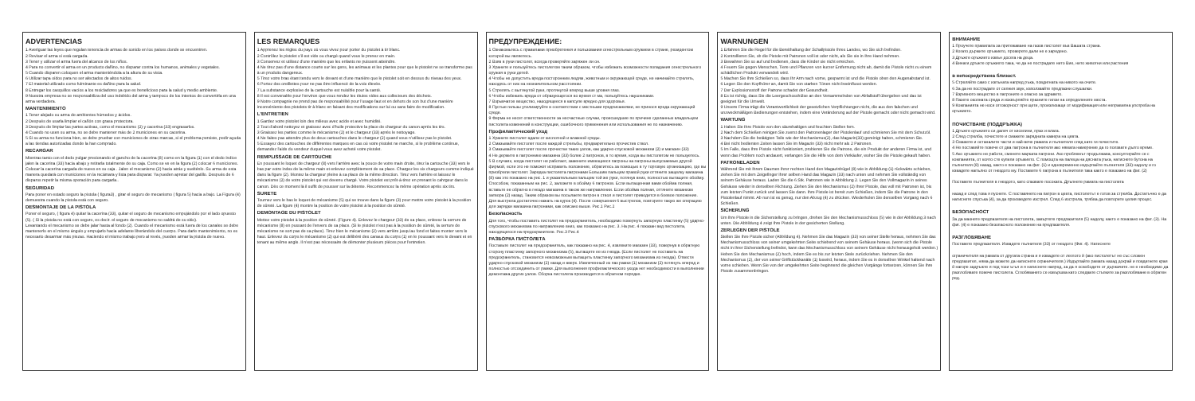ADVERTENCIAS
1 Averiguar las leyes que regulan tenencia de armas de sonido en los países donde se encuentren.
2 Revisar el arma si está cargada.
3 Tener y utilizar el arma fuera del alcance de los niños.
4 Para no convertir el arma en un producto dañino, no disparar contra los humanos, animales y vegetales.
5 Cuando disparen coloquen el arma manteniéndola a la altura de su vista.
6 Utilizar tapa oídos para no ser afectados de altos ruidos.
7 El material utilizado como fulminante es dañino para la salud.
8 Entregar los casquillos vacíos a los resicladores ya que es beneficioso para la salud y medio ambiente.
9 Nuestra empresa no se responsabiliza del uso indebido del arma y tampoco de los intentos de convertirla en una arma verdadera.
MANTENIMIENTO
1 Tener alejado su arma de ambientes húmedos y ácidos.
2 Después de usarla limpiar el cañón con grasa protectora.
3 Después de limpiar las partes activas, como el mecanismo (2) y cacerina (33) engrasarlos.
4 Cuando no usen su arma, no se debe mantener más de 2 municiones en su cacerina.
5 Si su arma no funciona bien, se debe pruebar con municiones de otras marcas, si el problema persiste, pedir ayuda a las tiendas autorizadas donde la han comprado.
RECARGAR
Mientras tanto con el dedo pulgar presionando el gancho de la cacerina (8) como en la figura (1) con el dedo índice jalen la cacerina (33) hacia abajo y retirarla totalmente de su caja. Como se ve en la figura (2) colocar 6 municiones. Colocar la cacerina cargada de nuevo en su caja . Jalen el mecanismo (2) hacia atrás y suelténlo. Su arma de esta manera quedará con municiones en la recámara y lista para disparar. Ya pueden apretar del gatillo. Después de 6 disparos repetir la misma operación para cargarla..
SEGURIDAD
Para poner en estado seguro la pistola ( figura3) , girar el seguro de mecanismo ( figura 5) hacia a bajo. La Figura (4) demuestra cuando la pistola está con seguro.
DESMONTAJE DE LA PISTOLA
Poner el seguro, ( figura 4) quitar la cacerina (33), quitar el seguro de mecanismo empujándolo por el lado opuesto (5). ( Si la pistola no está con seguro, es decir. el seguro de mecanismo no saldrá de su sitio).
Levantando el mecanismo se debe jalar hasta al fondo (2). Cuando el mecanismo está fuera de los canales se debe mantenerlo en el mismo ángulo y empujarlo hacia adelante liberándolo del cuerpo. Para darle mantenimiento, no es necesario desarmar más piezas. Haciendo el mismo trabajo pero al revés, pueden armar la pistola de nuevo.
LES REMARQUES
1 Apprenez les règles du pays où vous vivez pour porter du pistolet à tir blanc.
2 Contrôlez le pistolet s'il est vide ou chargé quand vous le prenez en main.
3 Conservez et utilisez d'une manière que les enfants ne puissent atteindre.
4 Ne tirez pas d'une distance courte sur les gens, les animaux et les plantes pour que le pistolet ne se transforme pas à un produits dangereux.
5 Tirez votre bras étant tendu vers le devant et d'une manière que le pistolet soit en dessus du niveau des yeux.
6 Portez des oreillettes pour ne pas être influencé de la voix élevée.
7 La substance explosive de la cartouche est nuisible pour la santé.
8 Il est convenable pour l'environ que vous rendez les étuies vides aux collecteurs des déchets.
9 Notre compagnie ne prend pas de responsabilité pour l'usage faut et en dehors de son but d'une manière inconvéniente des pistolets tir à blanc en faisant des modifications sur lui ou sans faire de modification.
L'ENTRETIEN
1 Gardez votre pistolet loin des milieux avec acide et avec humidité.
2 Tout d'abord nettoyez et graissez avec d'huile protective la place de chargeur du canon après les tirs.
3 Graissez les parties comme le mécanisme (2) et le chargeur (33) après le nettoyage.
4 Ne faites pas attendre plus de deux cartouches dans le chargeur (2) quand vous n'utilisez pas le pistolet.
5 Essayez des cartouches de différentes marques en cas où votre pistolet ne marche, si le problème continue, demandez l'aide du vendeur duquel vous avez acheté votre pistolet.
REMPLISSAGE DE CARTOUCHE
En poussant le loquet de chargeur (8) vers l'arrière avec la pouce de votre main droite, tirez la cartouche (33) vers le bas par votre index de la même main et enlevez complètement de sa place. Chargez les six chargeurs comme indiqué dans la figure (2). Montez la chargeur pleine à sa place de la même direction. Tirez vers l'arrière et laissez le mécanisme (2) de votre pistolet qui est devenu chargé. Votre pistolet est prêt-à-tirez en prenant le cahrgeur dans le canon. Dès ce moment là il suffit de pousser sur la détente. Recommencez la même opération après six tirs.
SURETE
Tournez vers le bas le loquet de mécanisme (5) qui se trouve dans la figure (3) pour mettre votre pistolet à la position de sûreté. La figure (4) montre la position de votre pistolet à la position de sûreté.
DEMONTAGE DU PISTOLET
Mettez votre pistolet à la position de sûreté. (Figure 4). Enlevez le chargeur (33) de sa place, enlevez la serrure de mécanisme (8) en pussant de l'envers de sa place. (Si le pistolet n'est pas à la position de sûreté, la serrure de mécanisme ne sort pas de sa place). Tirez bien le mécanisme (2) vers arrière jusqu'au fond et faites monter vers le haut. Enlevez du corps le mécanisme (2) qui est délibéré des canaux du corps (1) en le poussant vers le devant et en tenant au même angle. Il n'est pas nécessaire de démonter plusieurs pièces pour l'entretien.
ПРЕДУПРЕЖДЕНИЕ:
1 Ознакомьтесь с правилами приобретения и пользования огнестрельным оружием в стране, резидентом которой вы являетесь.
2 Взяв в руки пистолет, всегда проверяйте заряжен ли он.
3 Храните и пользуйтесь пистолетом таким образом, чтобы избежать возможности попадания огнестрельного оружия в руки детей.
4 Чтобы не допустить вреда посторонним людям, животным и окружающей среде, не начинайте стрелять, находясь от них на незначительном расстоянии.
5 Стрелять с вытянутой руки, протянутой вперед выше уровня глаз.
6 Чтобы избежать вреда от образующегося во время ст ма, пользуйтесь наушниками.
7 Взрывчатое вещество, находящееся в капсуле вредно для здоровья.
8 Пустые гильзы утилизируйте в соответствии с местными предписаниями, не принося вреда окружающей среде.
9 Фирма не несет ответственности за несчастные случаи, происшедшие по причине сделанных владельцем пистолета изменений в конструкции, ошибочного применения или использования не по назначению.
Профилактический уход
1 Храните пистолет вдали от кислотной и влажной среды.
2 Смазывайте пистолет после каждой стрельбы, предварительно прочистив ствол.
3 Смазывайте пистолет после прочистки таких узлов, как ударно-спусковой механизм (2) и магазин (33)
4 Не держите в патроннике магазина (33) более 2 патронов, в то время, когда вы пистолетом не пользуетесь.
5 В случаях, когда пистолет не работает, замените имеющиеся патроны на патроны выпускаемые другой фирмой, если это не поможет исправить положение, обратитесь за помощью в ту торговую организацию, где вы приобрели пистолет. Зарядка пистолета патронами Большим пальцем правой руки оттяните защелку магазина (8) как это показано на рис. 1 и указательным пальцем той же руки, потянув вниз, полностью вытащите обойму. Способом, показанным на рис. 2, заложите в обойму 6 патронов. Если вытащенная вами обойма полная, вставьте ее обратно в гнездо магазина в таком же направлении. Если обойма полная, оттяните механизм затвора (2) назад. Таким образом вы посылаете патрон в ствол и пистолет приводится в боевое положение. Для выстрела достаточно нажать на курок (4). После совершения 6 выстрелов, повторите такую же операцию для зарядки магазина патронами, как описано выше. Рис.1 Рис.2
Безопасность
Для того, чтобы поставить пистолет на предохранитель, необходимо повернуть запорную пластинку (5) ударно-спускового механизма по направлению вниз, как показано на рис. 3. На рис. 4 показан вид пистолета, находящегося на предохранителе. Рис.3 Рис.4
РАЗБОРКА ПИСТОЛЕТА
Поставьте пистолет на предохранитель, как показано на рис. 4, извлеките магазин (33), повернув в обратную сторону пластинку запорного механизма (5), вытащите ее из гнезда. (Если пистолет не поставить на предохранитель, становится невозможным вытащить пластинку запорного механизма из гнезда). Отвести ударно-спусковой механизм (2) назад и вверх. Извлеченный из паз рамки (1) механизм (2) потянуть вперед и полностью отсоединить от рамки. Для выполнения профилактического ухода нет необходимости в выполнении демонтажа других узлов. Сборка пистолета производится в обратном порядке.
WARNUNGEN
1 Erfahren Sie die Regel für die Bereithaltung der Schallpistole Ihres Landes, wo Sie sich befinden.
2 Kontrollieren Sie, ob die Pistole mit Patronen voll ist oder nicht, als Sie sie in Ihre Hand nehmen.
3 Bewahren Sie so auf und bedienen, dass die Kinder sie nicht erreichen.
4 Feuern Sie gegen Menschen, Tiere und Pflanzen von kurzer Entfernung nicht ab, damit die Pistole nicht zu einem schädlichen Produkt verwandelt wird.
5 Machen Sie Ihre Schießen so, dass Ihr Arm nach vorne, gespannt ist und die Pistole oben den Augenabstand ist.
6 Legen Sie den Kopfhörer an, damit Sie von starken Tönen nicht beeinflusst werden.
7 Der Explosionsstoff der Patrone schadet der Gesundheit.
8 Es ist richtig, dass Sie die Leergeschosshülse an den Versammelnden von Abfallstoff übergeben und das ist geeignet für die Umwelt.
9 Unsere Firma trägt die Verantwortlichkeit der gesetzlichen Verpflichtungen nicht, die aus den falschen und unzweckmäßigen Bedienungen entstehen, indem eine Veränderung auf der Pistole gemacht oder nicht gemacht wird.
WARTUNG
1 Halten Sie Ihre Pistole von den säurehaltigen und feuchten Stellen fern.
2 Nach dem Schießen reinigen Sie zuerst den Patronenlager der Pistolenlauf und schmieren Sie mit dem Schutzöl.
3 Nachdem Sie die betätigten Teile wie der Mechanismus(2), das Magazin(33) gereinigt haben, schmieren Sie.
4 Bei nicht bedienten Zeiten lassen Sie im Magazin (33) nicht mehr als 2 Patronen.
5 Im Falle, dass Ihre Pistole nicht funktioniert, probieren Sie die Patrone, die ein Produkt der anderen Firma ist, und wenn das Problem noch andauert, verlangen Sie die Hilfe von dem Verkäufer, woher Sie die Pistole gekauft haben.
PATRONELADEN
Während Sie mit Ihrem Daumen Ihrer rechten Hand den Magazinbügel (8) wie in Abbildung (1) rückwärts schieben, ziehen Sie mit dem Zeigefinger Ihrer selben Hand das Magazin (33) nach unten und nehmen Sie vollständig von seinem Gehäuse heraus. Laden Sie die 6 Stk. Patronen wie in Abbildung 2. Legen Sie den Vollmagazin in seines Gehäuse wieder in derselben Richtung. Ziehen Sie den Mechanismus (2) Ihrer Pistole, das voll mit Patronen ist, bis zum letzten Punkt zurück und lassen Sie dann. Ihre Pistole ist bereit zum Schießen, indem Sie die Patrone in den Pistolenlauf nimmt. Ab nun ist es genug, nur den Abzug (4) zu drücken. Wiederholen Sie denselben Vorgang nach 6 Schießen.
SICHERUNG
Um Ihre Pistole in die Sicherstellung zu bringen, drehen Sie den Mechanismusschloss (5) wie in der Abbildung 3 nach unten. Die Abbildung 4 zeigt Ihre Pistole in der gesicherten Stellung.
ZERLEGEN DER PISTOLE
Stellen Sie Ihre Pistole sicher (Abbildung 4). Nehmen Sie das Magazin (33) von seiner Stelle heraus, nehmen Sie das Mechanismusschloss von seiner umgekehrten Seite schiebend von seinem Gehäuse heraus. (wenn sich die Pistole nicht in ihrer Sicherstellung befindet, kann das Mechanismusschloss von seinem Gehäuse nicht herausgeholt werden.) Heben Sie den Mechanismus (2) hoch, indem Sie es bis zur letzten Stele zurückziehen. Nehmen Sie den Mechanismus (2), der von seiner Griffstückkanäle (1) loswird, heraus, indem Sie es in derselben Winkel haltend nach vorne schieben. Wenn Sie von der umgekehrten Seite beginnend die gleichen Vorgänge fortsetzen, können Sie Ihre Pistole zusammenbringen.
ВНИМАНИЕ
1 Проучете правилата за притежаване на газов пистолет във Вашата страна.
2 Когато държите оръжието, проверете дали не е заредено.
3 Дръжте оръжието извън досега на деца.
4 Винаги дръжте оръжието така, че да не пострадате нито Вие, нито животни или растения
в непосредствена близост.
5 Стреляйте само с изпъната напред ръка, повдигната на нивото на очите.
6 За да не пострадате от силния звук, използвайте предпазни слушалки.
7 Взривното вещество в патроните е опасно за здравето.
8 Пазете околната среда и изхвърляйте празните гилзи на определените места.
9 Компанията не носи отговорност при щети, произлизащи от модификация или неправилна употреба на оръжието.
ПОЧИСТВАНЕ (ПОДДРЪЖКА)
1 Дръжте оръжието си далеч от киселини, прах и влага.
2 След стрелба, почистете и смажете зарядната камера на цевта.
3 Смажете и останалите части и най-вече рамата и пълнителя след като ги почистите.
4 Не поставяйте повече от два патрона в пълнителя ако нямата намерение да го ползвате дълго време.
5 Ако оръжието не работи, сменете марката патрони. Ако проблемът продължава, консултирайте се с компанията, от която сте купили оръжието. С помощта на палеца на дясната ръка, натиснете бутона на пълнителя (8) назад, както е показано на фиг. (1) и едновременно издърпайте пълнителя (33) надолу и го извадете напълно от гнездото му. Поставете 6 патрона в пълнителя така както е показано на фиг. (2)
Поставете пълнителя в гнездото, като спазвате посоката. Дръпнете рамата на пистолета
назад и след това я пуснете. С поставянето на патрон в цевта, пистолетът е готов за стрелба. Достатъчно е да натиснете спусъка (4), за да произведете изстрел. След 6 изстрела, трябва да повторите целия процес.
БЕЗОПАСНОСТ
За да махнете предпазителя на пистолета, завъртете предпазителя (5) надолу, както е показано на фиг. (3). На фиг. (4) е показано безопасното положение на предпазителя.
РАЗГЛОБЯВАНЕ
Поставете предпазителя. Извадете пълнителя (33) от гнездото (Фиг. 4). Натиснете
ограничителя на рамата от другата страна и я извадете от леглото й (ако пистолетът не със сложен предпазител, няма да можете да натиснете ограничителя.) Издърпайте рамата назад докрай и повдигнете края й нагоре задръжте я под този ъгъл и я натиснете напред, за да я освободите от държачите. не е необходимо да разглобявате повече пистолета. Сглобяването се извършва като следвате стъпките за разглобяване в обратен ред.